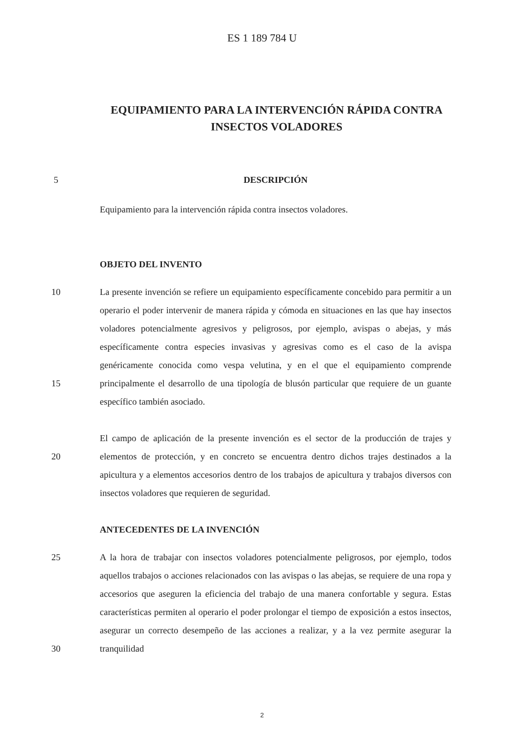ES 1 189 784 U
EQUIPAMIENTO PARA LA INTERVENCIÓN RÁPIDA CONTRA INSECTOS VOLADORES
5 DESCRIPCIÓN
Equipamiento para la intervención rápida contra insectos voladores.
OBJETO DEL INVENTO
10
15
La presente invención se refiere un equipamiento específicamente concebido para permitir a un operario el poder intervenir de manera rápida y cómoda en situaciones en las que hay insectos voladores potencialmente agresivos y peligrosos, por ejemplo, avispas o abejas, y más específicamente contra especies invasivas y agresivas como es el caso de la avispa genéricamente conocida como vespa velutina, y en el que el equipamiento comprende principalmente el desarrollo de una tipología de blusón particular que requiere de un guante específico también asociado.
20 El campo de aplicación de la presente invención es el sector de la producción de trajes y elementos de protección, y en concreto se encuentra dentro dichos trajes destinados a la apicultura y a elementos accesorios dentro de los trabajos de apicultura y trabajos diversos con insectos voladores que requieren de seguridad.
ANTECEDENTES DE LA INVENCIÓN
25
30
A la hora de trabajar con insectos voladores potencialmente peligrosos, por ejemplo, todos aquellos trabajos o acciones relacionados con las avispas o las abejas, se requiere de una ropa y accesorios que aseguren la eficiencia del trabajo de una manera confortable y segura. Estas características permiten al operario el poder prolongar el tiempo de exposición a estos insectos, asegurar un correcto desempeño de las acciones a realizar, y a la vez permite asegurar la tranquilidad
2